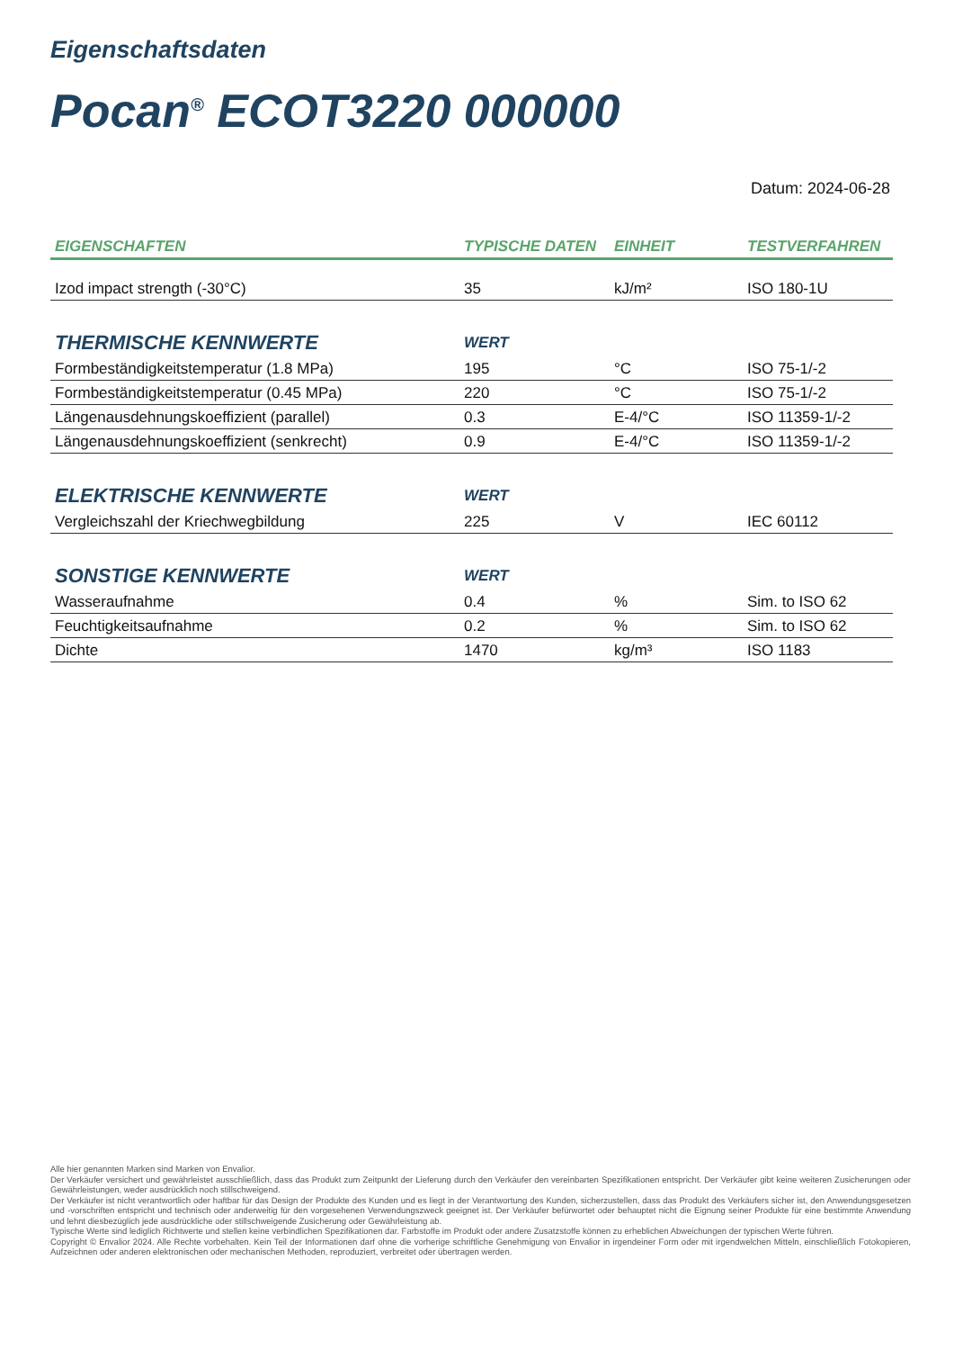Eigenschaftsdaten
Pocan<sup>®</sup> ECOT3220 000000
Datum: 2024-06-28
| EIGENSCHAFTEN | TYPISCHE DATEN | EINHEIT | TESTVERFAHREN |
| --- | --- | --- | --- |
| Izod impact strength (-30°C) | 35 | kJ/m² | ISO 180-1U |
| THERMISCHE KENNWERTE | WERT | | |
| Formbeständigkeitstemperatur (1.8 MPa) | 195 | °C | ISO 75-1/-2 |
| Formbeständigkeitstemperatur (0.45 MPa) | 220 | °C | ISO 75-1/-2 |
| Längenausdehnungskoeffizient (parallel) | 0.3 | E-4/°C | ISO 11359-1/-2 |
| Längenausdehnungskoeffizient (senkrecht) | 0.9 | E-4/°C | ISO 11359-1/-2 |
| ELEKTRISCHE KENNWERTE | WERT | | |
| Vergleichszahl der Kriechwegbildung | 225 | V | IEC 60112 |
| SONSTIGE KENNWERTE | WERT | | |
| Wasseraufnahme | 0.4 | % | Sim. to ISO 62 |
| Feuchtigkeitsaufnahme | 0.2 | % | Sim. to ISO 62 |
| Dichte | 1470 | kg/m³ | ISO 1183 |
Alle hier genannten Marken sind Marken von Envalior.
Der Verkäufer versichert und gewährleistet ausschließlich, dass das Produkt zum Zeitpunkt der Lieferung durch den Verkäufer den vereinbarten Spezifikationen entspricht. Der Verkäufer gibt keine weiteren Zusicherungen oder Gewährleistungen, weder ausdrücklich noch stillschweigend.
Der Verkäufer ist nicht verantwortlich oder haftbar für das Design der Produkte des Kunden und es liegt in der Verantwortung des Kunden, sicherzustellen, dass das Produkt des Verkäufers sicher ist, den Anwendungsgesetzen und -vorschriften entspricht und technisch oder anderweitig für den vorgesehenen Verwendungszweck geeignet ist. Der Verkäufer befürwortet oder behauptet nicht die Eignung seiner Produkte für eine bestimmte Anwendung und lehnt diesbezüglich jede ausdrückliche oder stillschweigende Zusicherung oder Gewährleistung ab.
Typische Werte sind lediglich Richtwerte und stellen keine verbindlichen Spezifikationen dar. Farbstoffe im Produkt oder andere Zusatzstoffe können zu erheblichen Abweichungen der typischen Werte führen.
Copyright © Envalior 2024. Alle Rechte vorbehalten. Kein Teil der Informationen darf ohne die vorherige schriftliche Genehmigung von Envalior in irgendeiner Form oder mit irgendwelchen Mitteln, einschließlich Fotokopieren, Aufzeichnen oder anderen elektronischen oder mechanischen Methoden, reproduziert, verbreitet oder übertragen werden.